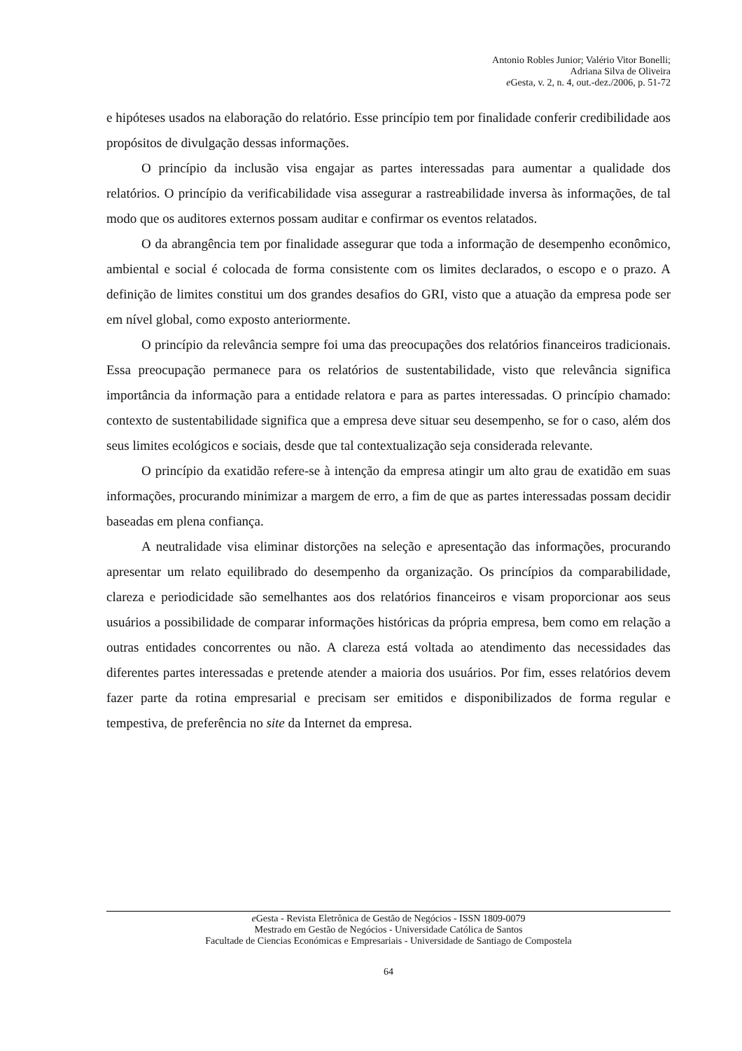Antonio Robles Junior; Valério Vitor Bonelli;
Adriana Silva de Oliveira
e Gesta, v. 2, n. 4, out.-dez./2006, p. 51-72
e hipóteses usados na elaboração do relatório. Esse princípio tem por finalidade conferir credibilidade aos propósitos de divulgação dessas informações.
O princípio da inclusão visa engajar as partes interessadas para aumentar a qualidade dos relatórios. O princípio da verificabilidade visa assegurar a rastreabilidade inversa às informações, de tal modo que os auditores externos possam auditar e confirmar os eventos relatados.
O da abrangência tem por finalidade assegurar que toda a informação de desempenho econômico, ambiental e social é colocada de forma consistente com os limites declarados, o escopo e o prazo. A definição de limites constitui um dos grandes desafios do GRI, visto que a atuação da empresa pode ser em nível global, como exposto anteriormente.
O princípio da relevância sempre foi uma das preocupações dos relatórios financeiros tradicionais. Essa preocupação permanece para os relatórios de sustentabilidade, visto que relevância significa importância da informação para a entidade relatora e para as partes interessadas. O princípio chamado: contexto de sustentabilidade significa que a empresa deve situar seu desempenho, se for o caso, além dos seus limites ecológicos e sociais, desde que tal contextualização seja considerada relevante.
O princípio da exatidão refere-se à intenção da empresa atingir um alto grau de exatidão em suas informações, procurando minimizar a margem de erro, a fim de que as partes interessadas possam decidir baseadas em plena confiança.
A neutralidade visa eliminar distorções na seleção e apresentação das informações, procurando apresentar um relato equilibrado do desempenho da organização. Os princípios da comparabilidade, clareza e periodicidade são semelhantes aos dos relatórios financeiros e visam proporcionar aos seus usuários a possibilidade de comparar informações históricas da própria empresa, bem como em relação a outras entidades concorrentes ou não. A clareza está voltada ao atendimento das necessidades das diferentes partes interessadas e pretende atender a maioria dos usuários. Por fim, esses relatórios devem fazer parte da rotina empresarial e precisam ser emitidos e disponibilizados de forma regular e tempestiva, de preferência no site da Internet da empresa.
e Gesta - Revista Eletrônica de Gestão de Negócios - ISSN 1809-0079
Mestrado em Gestão de Negócios - Universidade Católica de Santos
Facultade de Ciencias Económicas e Empresariais - Universidade de Santiago de Compostela
64